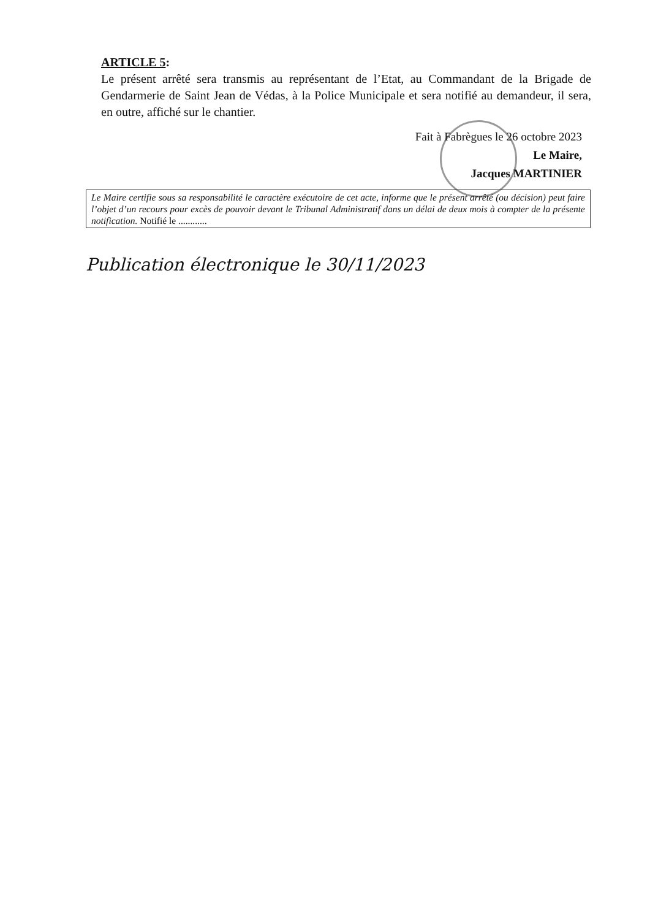ARTICLE 5:
Le présent arrêté sera transmis au représentant de l’Etat, au Commandant de la Brigade de Gendarmerie de Saint Jean de Védas, à la Police Municipale et sera notifié au demandeur, il sera, en outre, affiché sur le chantier.
Fait à Fabrègues le 26 octobre 2023
Le Maire,
Jacques MARTINIER
Le Maire certifie sous sa responsabilité le caractère exécutoire de cet acte, informe que le présent arrêté (ou décision) peut faire l’objet d’un recours pour excès de pouvoir devant le Tribunal Administratif dans un délai de deux mois à compter de la présente notification. Notifié le ............
Publication électronique le 30/11/2023